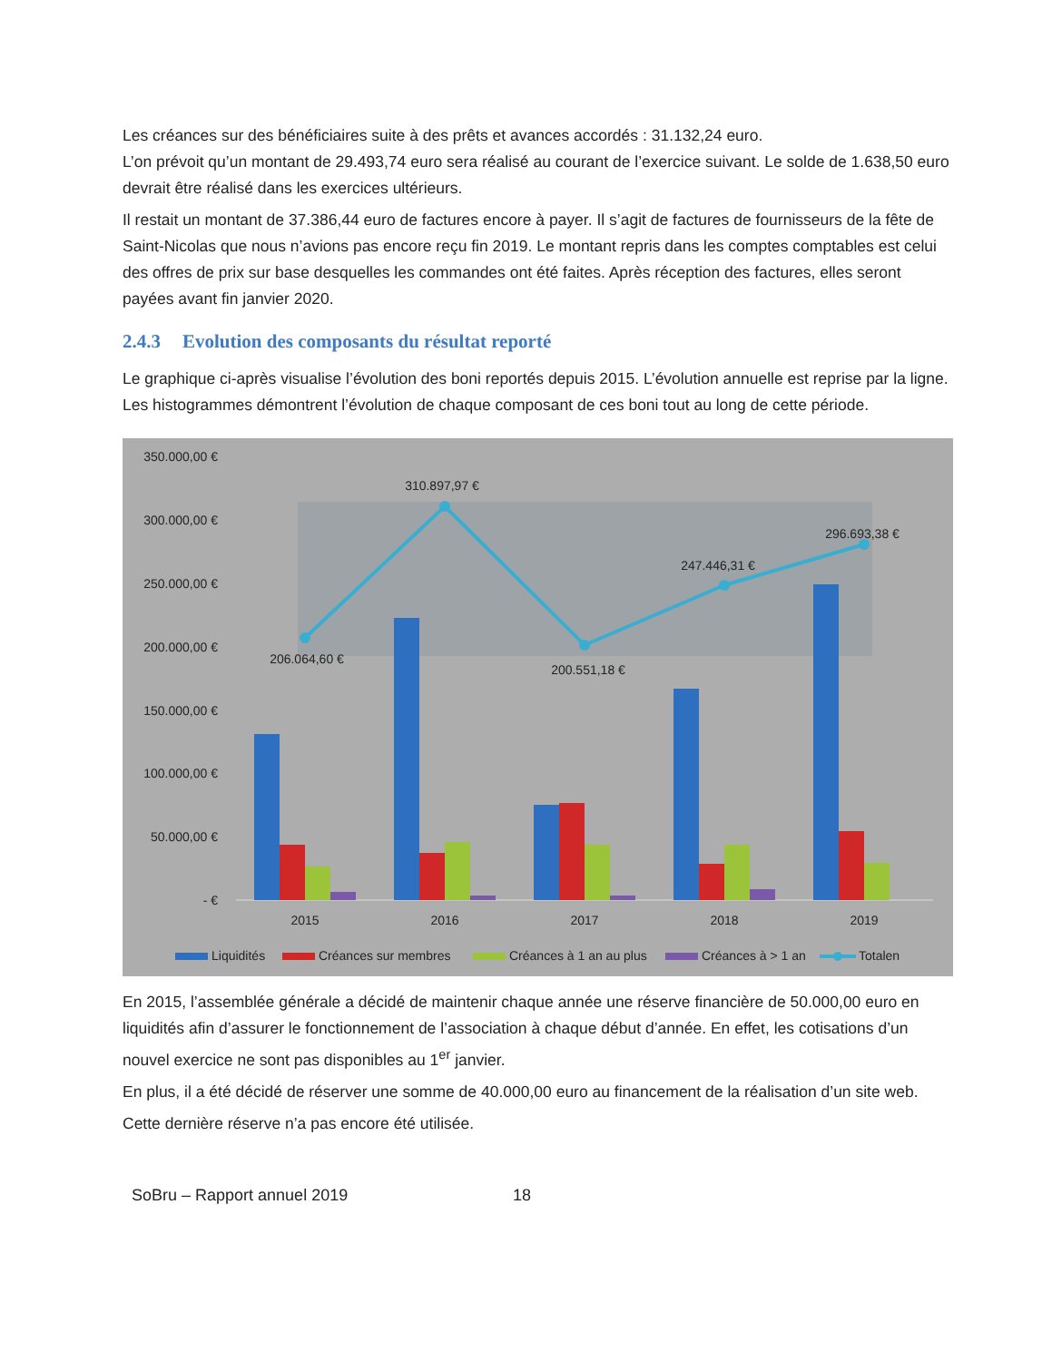Les créances sur des bénéficiaires suite à des prêts et avances accordés : 31.132,24 euro.
L’on prévoit qu’un montant de 29.493,74 euro sera réalisé au courant de l’exercice suivant. Le solde de 1.638,50 euro devrait être réalisé dans les exercices ultérieurs.
Il restait un montant de 37.386,44 euro de factures encore à payer. Il s’agit de factures de fournisseurs de la fête de Saint-Nicolas que nous n’avions pas encore reçu fin 2019. Le montant repris dans les comptes comptables est celui des offres de prix sur base desquelles les commandes ont été faites. Après réception des factures, elles seront payées avant fin janvier 2020.
2.4.3 Evolution des composants du résultat reporté
Le graphique ci-après visualise l’évolution des boni reportés depuis 2015. L’évolution annuelle est reprise par la ligne. Les histogrammes démontrent l’évolution de chaque composant de ces boni tout au long de cette période.
350.000,00 €
300.000,00 €
250.000,00 €
200.000,00 €
150.000,00 €
100.000,00 €
50.000,00 €
- €
206.064,60 €
310.897,97 €
200.551,18 €
247.446,31 €
296.693,38 €
2015
2016
2017
2018
2019
Liquidités
Créances sur membres
Créances à 1 an au plus
Créances à > 1 an
Totalen
En 2015, l’assemblée générale a décidé de maintenir chaque année une réserve financière de 50.000,00 euro en liquidités afin d’assurer le fonctionnement de l’association à chaque début d’année. En effet, les cotisations d’un nouvel exercice ne sont pas disponibles au 1<sup>er</sup> janvier.
En plus, il a été décidé de réserver une somme de 40.000,00 euro au financement de la réalisation d’un site web.
Cette dernière réserve n’a pas encore été utilisée.
SoBru – Rapport annuel 2019 18